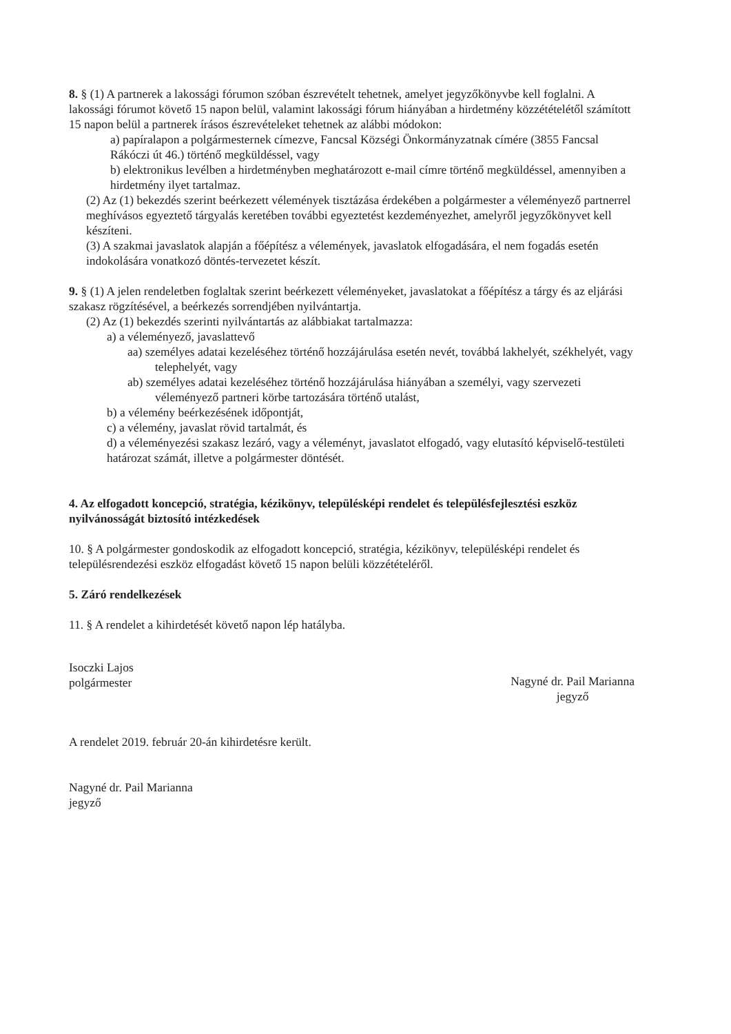8. § (1) A partnerek a lakossági fórumon szóban észrevételt tehetnek, amelyet jegyzőkönyvbe kell foglalni. A lakossági fórumot követő 15 napon belül, valamint lakossági fórum hiányában a hirdetmény közzétételétől számított 15 napon belül a partnerek írásos észrevételeket tehetnek az alábbi módokon:
a) papíralapon a polgármesternek címezve, Fancsal Községi Önkormányzatnak címére (3855 Fancsal Rákóczi út 46.) történő megküldéssel, vagy
b) elektronikus levélben a hirdetményben meghatározott e-mail címre történő megküldéssel, amennyiben a hirdetmény ilyet tartalmaz.
(2) Az (1) bekezdés szerint beérkezett vélemények tisztázása érdekében a polgármester a véleményező partnerrel meghívásos egyeztető tárgyalás keretében további egyeztetést kezdeményezhet, amelyről jegyzőkönyvet kell készíteni.
(3) A szakmai javaslatok alapján a főépítész a vélemények, javaslatok elfogadására, el nem fogadás esetén indokolására vonatkozó döntés-tervezetet készít.
9. § (1) A jelen rendeletben foglaltak szerint beérkezett véleményeket, javaslatokat a főépítész a tárgy és az eljárási szakasz rögzítésével, a beérkezés sorrendjében nyilvántartja.
(2) Az (1) bekezdés szerinti nyilvántartás az alábbiakat tartalmazza:
a) a véleményező, javaslattevő
aa) személyes adatai kezeléséhez történő hozzájárulása esetén nevét, továbbá lakhelyét, székhelyét, vagy telephelyét, vagy
ab) személyes adatai kezeléséhez történő hozzájárulása hiányában a személyi, vagy szervezeti véleményező partneri körbe tartozására történő utalást,
b) a vélemény beérkezésének időpontját,
c) a vélemény, javaslat rövid tartalmát, és
d) a véleményezési szakasz lezáró, vagy a véleményt, javaslatot elfogadó, vagy elutasító képviselő-testületi határozat számát, illetve a polgármester döntését.
4. Az elfogadott koncepció, stratégia, kézikönyv, településképi rendelet és településfejlesztési eszköz nyilvánosságát biztosító intézkedések
10. § A polgármester gondoskodik az elfogadott koncepció, stratégia, kézikönyv, településképi rendelet és településrendezési eszköz elfogadást követő 15 napon belüli közzétételéről.
5. Záró rendelkezések
11. § A rendelet a kihirdetését követő napon lép hatályba.
Isoczki Lajos
polgármester
Nagyné dr. Pail Marianna
jegyző
A rendelet 2019. február 20-án kihirdetésre került.
Nagyné dr. Pail Marianna
jegyző